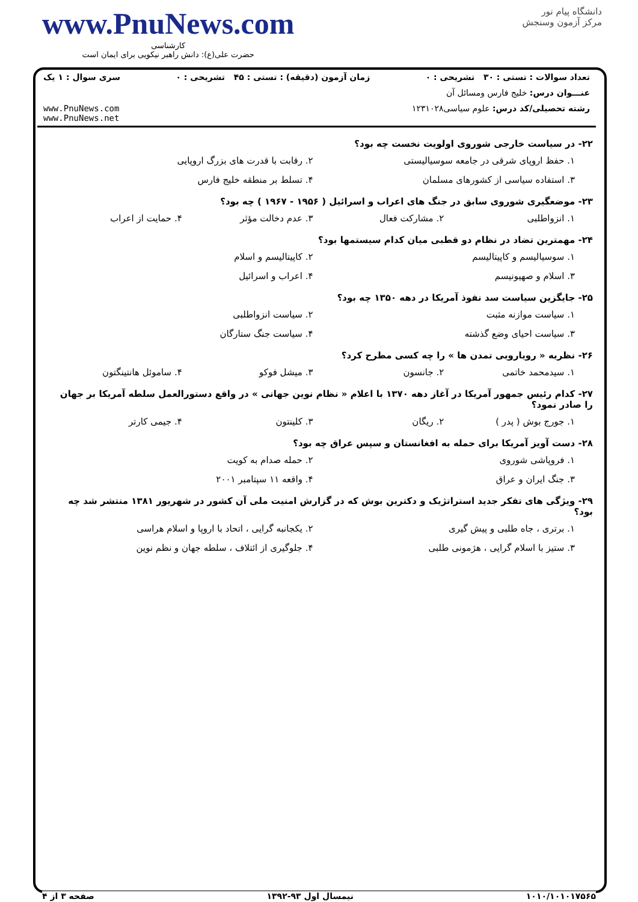www.PnuNews.com
کارشناسی
حضرت علی(ع): دانش راهبر نیکویی برای ایمان است
دانشگاه پیام نور
مرکز آزمون وسنجش
تعداد سوالات : تستی : ۳۰ تشریحی : ۰ زمان آزمون (دقیقه) : تستی : ۴۵ تشریحی : ۰ سری سوال : ۱ یک
عنـــوان درس: خلیج فارس ومسائل آن
رشته تحصیلی/کد درس: علوم سیاسی۱۲۳۱۰۲۸ www.PnuNews.com
www.PnuNews.net
۲۲- در سیاست خارجی شوروی اولویت نخست چه بود؟
۱. حفظ اروپای شرقی در جامعه سوسیالیستی ۲. رقابت با قدرت های بزرگ اروپایی ۳. استفاده سیاسی از کشورهای مسلمان ۴. تسلط بر منطقه خلیج فارس
۲۳- موضعگیری شوروی سابق در جنگ های اعراب و اسرائیل ( ۱۹۵۶ - ۱۹۶۷ ) چه بود؟
۱. انزواطلبی ۲. مشارکت فعال ۳. عدم دخالت مؤثر ۴. حمایت از اعراب
۲۴- مهمترین تضاد در نظام دو قطبی میان کدام سیستمها بود؟
۱. سوسیالیسم و کاپیتالیسم ۲. کاپیتالیسم و اسلام ۳. اسلام و صهیونیسم ۴. اعراب و اسرائیل
۲۵- جایگزین سیاست سد نفوذ آمریکا در دهه ۱۳۵۰ چه بود؟
۱. سیاست موازنه مثبت ۲. سیاست انزواطلبی ۳. سیاست احیای وضع گذشته ۴. سیاست جنگ ستارگان
۲۶- نظریه « رویارویی تمدن ها » را چه کسی مطرح کرد؟
۱. سیدمحمد خاتمی ۲. جانسون ۳. میشل فوکو ۴. ساموئل هانتینگتون
۲۷- کدام رئیس جمهور آمریکا در آغاز دهه ۱۳۷۰ با اعلام « نظام نوین جهانی » در واقع دستورالعمل سلطه آمریکا بر جهان را صادر نمود؟
۱. جورج بوش ( پدر ) ۲. ریگان ۳. کلینتون ۴. جیمی کارتر
۲۸- دست آویز آمریکا برای حمله به افغانستان و سپس عراق چه بود؟
۱. فروپاشی شوروی ۲. حمله صدام به کویت ۳. جنگ ایران و عراق ۴. واقعه ۱۱ سپتامبر ۲۰۰۱
۲۹- ویژگی های تفکر جدید استراتژیک و دکترین بوش که در گزارش امنیت ملی آن کشور در شهریور ۱۳۸۱ منتشر شد چه بود؟
۱. برتری ، جاه طلبی و پیش گیری ۲. یکجانبه گرایی ، اتحاد با اروپا و اسلام هراسی ۳. ستیز با اسلام گرایی ، هژمونی طلبی ۴. جلوگیری از ائتلاف ، سلطه جهان و نظم نوین
۱۰۱۰/۱۰۱۰۱۷۵۶۵ نیمسال اول ۹۳-۱۳۹۲ صفحه ۳ از ۴